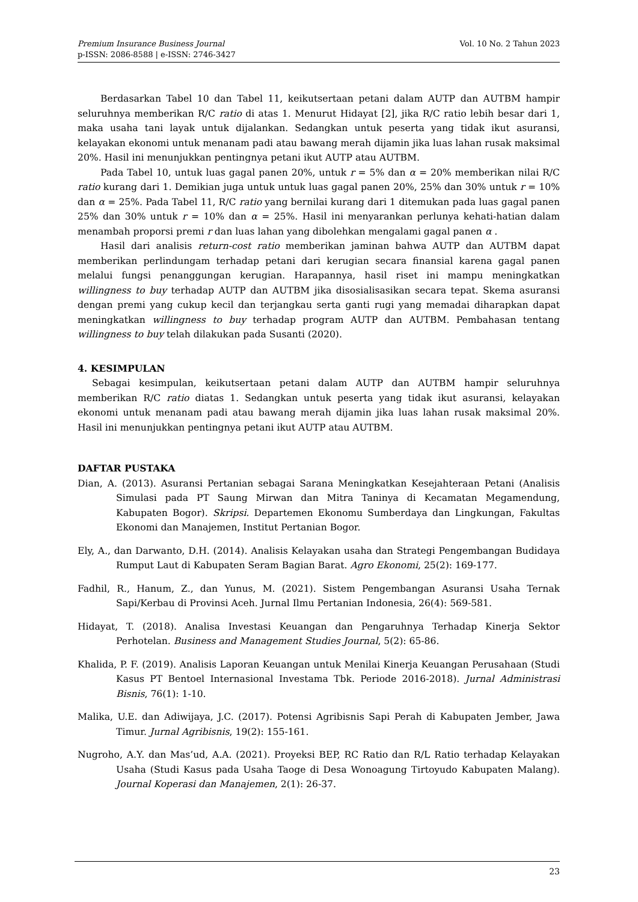Vol. 10 No. 2 Tahun 2023 Premium Insurance Business Journal
p-ISSN: 2086-8588 | e-ISSN: 2746-3427
Berdasarkan Tabel 10 dan Tabel 11, keikutsertaan petani dalam AUTP dan AUTBM hampir seluruhnya memberikan R/C ratio di atas 1. Menurut Hidayat [2], jika R/C ratio lebih besar dari 1, maka usaha tani layak untuk dijalankan. Sedangkan untuk peserta yang tidak ikut asuransi, kelayakan ekonomi untuk menanam padi atau bawang merah dijamin jika luas lahan rusak maksimal 20%. Hasil ini menunjukkan pentingnya petani ikut AUTP atau AUTBM.
Pada Tabel 10, untuk luas gagal panen 20%, untuk r = 5% dan α = 20% memberikan nilai R/C ratio kurang dari 1. Demikian juga untuk untuk luas gagal panen 20%, 25% dan 30% untuk r = 10% dan α = 25%. Pada Tabel 11, R/C ratio yang bernilai kurang dari 1 ditemukan pada luas gagal panen 25% dan 30% untuk r = 10% dan α = 25%. Hasil ini menyarankan perlunya kehati-hatian dalam menambah proporsi premi r dan luas lahan yang dibolehkan mengalami gagal panen α .
Hasil dari analisis return-cost ratio memberikan jaminan bahwa AUTP dan AUTBM dapat memberikan perlindungam terhadap petani dari kerugian secara finansial karena gagal panen melalui fungsi penanggungan kerugian. Harapannya, hasil riset ini mampu meningkatkan willingness to buy terhadap AUTP dan AUTBM jika disosialisasikan secara tepat. Skema asuransi dengan premi yang cukup kecil dan terjangkau serta ganti rugi yang memadai diharapkan dapat meningkatkan willingness to buy terhadap program AUTP dan AUTBM. Pembahasan tentang willingness to buy telah dilakukan pada Susanti (2020).
4. KESIMPULAN
Sebagai kesimpulan, keikutsertaan petani dalam AUTP dan AUTBM hampir seluruhnya memberikan R/C ratio diatas 1. Sedangkan untuk peserta yang tidak ikut asuransi, kelayakan ekonomi untuk menanam padi atau bawang merah dijamin jika luas lahan rusak maksimal 20%. Hasil ini menunjukkan pentingnya petani ikut AUTP atau AUTBM.
DAFTAR PUSTAKA
Dian, A. (2013). Asuransi Pertanian sebagai Sarana Meningkatkan Kesejahteraan Petani (Analisis Simulasi pada PT Saung Mirwan dan Mitra Taninya di Kecamatan Megamendung, Kabupaten Bogor). Skripsi. Departemen Ekonomu Sumberdaya dan Lingkungan, Fakultas Ekonomi dan Manajemen, Institut Pertanian Bogor.
Ely, A., dan Darwanto, D.H. (2014). Analisis Kelayakan usaha dan Strategi Pengembangan Budidaya Rumput Laut di Kabupaten Seram Bagian Barat. Agro Ekonomi, 25(2): 169-177.
Fadhil, R., Hanum, Z., dan Yunus, M. (2021). Sistem Pengembangan Asuransi Usaha Ternak Sapi/Kerbau di Provinsi Aceh. Jurnal Ilmu Pertanian Indonesia, 26(4): 569-581.
Hidayat, T. (2018). Analisa Investasi Keuangan dan Pengaruhnya Terhadap Kinerja Sektor Perhotelan. Business and Management Studies Journal, 5(2): 65-86.
Khalida, P. F. (2019). Analisis Laporan Keuangan untuk Menilai Kinerja Keuangan Perusahaan (Studi Kasus PT Bentoel Internasional Investama Tbk. Periode 2016-2018). Jurnal Administrasi Bisnis, 76(1): 1-10.
Malika, U.E. dan Adiwijaya, J.C. (2017). Potensi Agribisnis Sapi Perah di Kabupaten Jember, Jawa Timur. Jurnal Agribisnis, 19(2): 155-161.
Nugroho, A.Y. dan Mas’ud, A.A. (2021). Proyeksi BEP, RC Ratio dan R/L Ratio terhadap Kelayakan Usaha (Studi Kasus pada Usaha Taoge di Desa Wonoagung Tirtoyudo Kabupaten Malang). Journal Koperasi dan Manajemen, 2(1): 26-37.
23